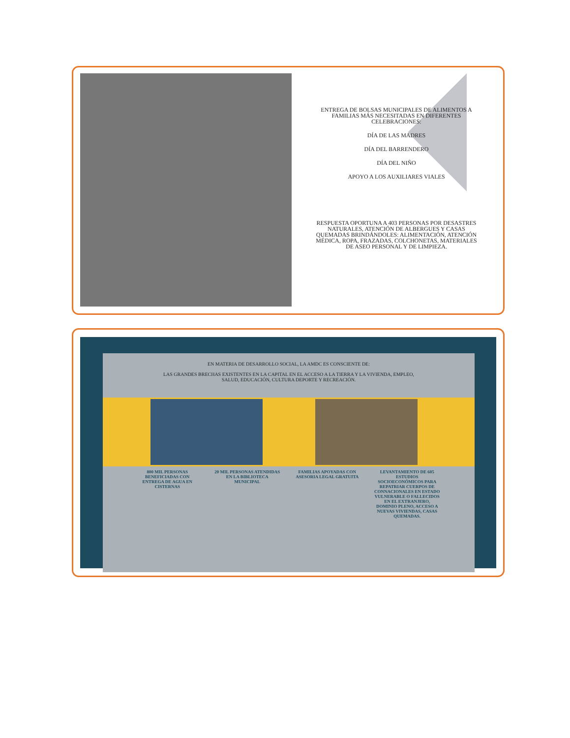ENTREGA DE BOLSAS MUNICIPALES DE ALIMENTOS A FAMILIAS MÁS NECESITADAS EN DIFERENTES CELEBRACIONES:
DÍA DE LAS MADRES
DÍA DEL BARRENDERO
DÍA DEL NIÑO
APOYO A LOS AUXILIARES VIALES
RESPUESTA OPORTUNA A 403 PERSONAS POR DESASTRES NATURALES, ATENCIÓN DE ALBERGUES Y CASAS QUEMADAS BRINDÁNDOLES: ALIMENTACIÓN, ATENCIÓN MÉDICA, ROPA, FRAZADAS, COLCHONETAS, MATERIALES DE ASEO PERSONAL Y DE LIMPIEZA.
EN MATERIA DE DESARROLLO SOCIAL, LA AMDC ES CONSCIENTE DE:
LAS GRANDES BRECHAS EXISTENTES EN LA CAPITAL EN EL ACCESO A LA TIERRA Y LA VIVIENDA, EMPLEO,
SALUD, EDUCACIÓN, CULTURA DEPORTE Y RECREACIÓN.
800 MIL PERSONAS BENEFICIADAS CON ENTREGA DE AGUA EN CISTERNAS
20 MIL PERSONAS ATENDIDAS EN LA BIBLIOTECA MUNICIPAL
FAMILIAS APOYADAS CON ASESORIA LEGAL GRATUITA
LEVANTAMIENTO DE 605 ESTUDIOS SOCIOECONÓMICOS PARA REPATRIAR CUERPOS DE CONNACIONALES EN ESTADO VULNERABLE O FALLECIDOS EN EL EXTRANJERO, DOMINIO PLENO, ACCESO A NUEVAS VIVIENDAS, CASAS QUEMADAS.